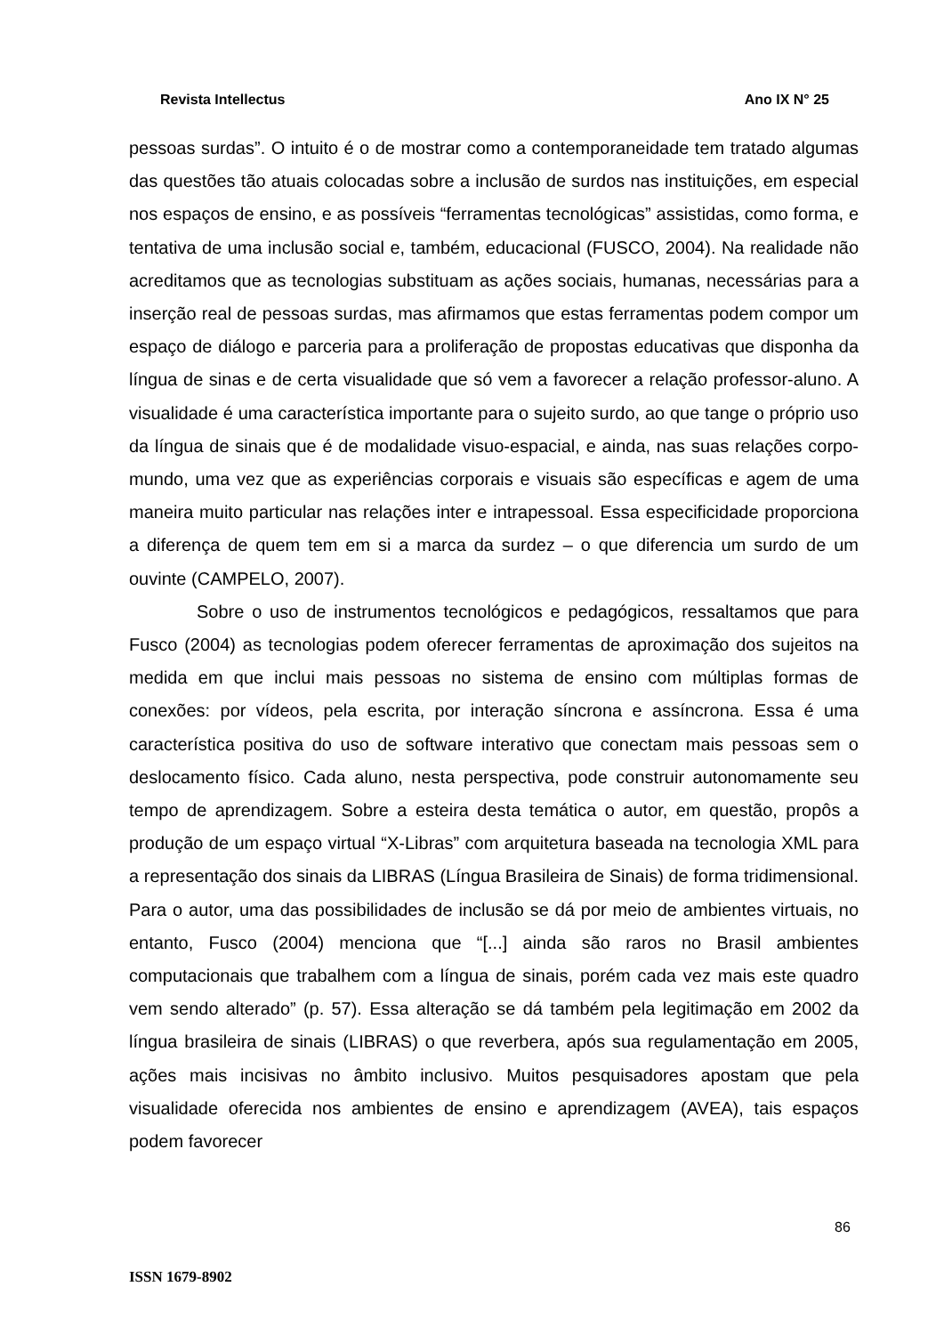Revista Intellectus Ano IX N° 25
pessoas surdas”. O intuito é o de mostrar como a contemporaneidade tem tratado algumas das questões tão atuais colocadas sobre a inclusão de surdos nas instituições, em especial nos espaços de ensino, e as possíveis “ferramentas tecnológicas” assistidas, como forma, e tentativa de uma inclusão social e, também, educacional (FUSCO, 2004). Na realidade não acreditamos que as tecnologias substituam as ações sociais, humanas, necessárias para a inserção real de pessoas surdas, mas afirmamos que estas ferramentas podem compor um espaço de diálogo e parceria para a proliferação de propostas educativas que disponha da língua de sinas e de certa visualidade que só vem a favorecer a relação professor-aluno. A visualidade é uma característica importante para o sujeito surdo, ao que tange o próprio uso da língua de sinais que é de modalidade visuo-espacial, e ainda, nas suas relações corpo-mundo, uma vez que as experiências corporais e visuais são específicas e agem de uma maneira muito particular nas relações inter e intrapessoal. Essa especificidade proporciona a diferença de quem tem em si a marca da surdez – o que diferencia um surdo de um ouvinte (CAMPELO, 2007).
Sobre o uso de instrumentos tecnológicos e pedagógicos, ressaltamos que para Fusco (2004) as tecnologias podem oferecer ferramentas de aproximação dos sujeitos na medida em que inclui mais pessoas no sistema de ensino com múltiplas formas de conexões: por vídeos, pela escrita, por interação síncrona e assíncrona. Essa é uma característica positiva do uso de software interativo que conectam mais pessoas sem o deslocamento físico. Cada aluno, nesta perspectiva, pode construir autonomamente seu tempo de aprendizagem. Sobre a esteira desta temática o autor, em questão, propôs a produção de um espaço virtual “X-Libras” com arquitetura baseada na tecnologia XML para a representação dos sinais da LIBRAS (Língua Brasileira de Sinais) de forma tridimensional. Para o autor, uma das possibilidades de inclusão se dá por meio de ambientes virtuais, no entanto, Fusco (2004) menciona que “[...] ainda são raros no Brasil ambientes computacionais que trabalhem com a língua de sinais, porém cada vez mais este quadro vem sendo alterado” (p. 57). Essa alteração se dá também pela legitimação em 2002 da língua brasileira de sinais (LIBRAS) o que reverbera, após sua regulamentação em 2005, ações mais incisivas no âmbito inclusivo. Muitos pesquisadores apostam que pela visualidade oferecida nos ambientes de ensino e aprendizagem (AVEA), tais espaços podem favorecer
86
ISSN 1679-8902